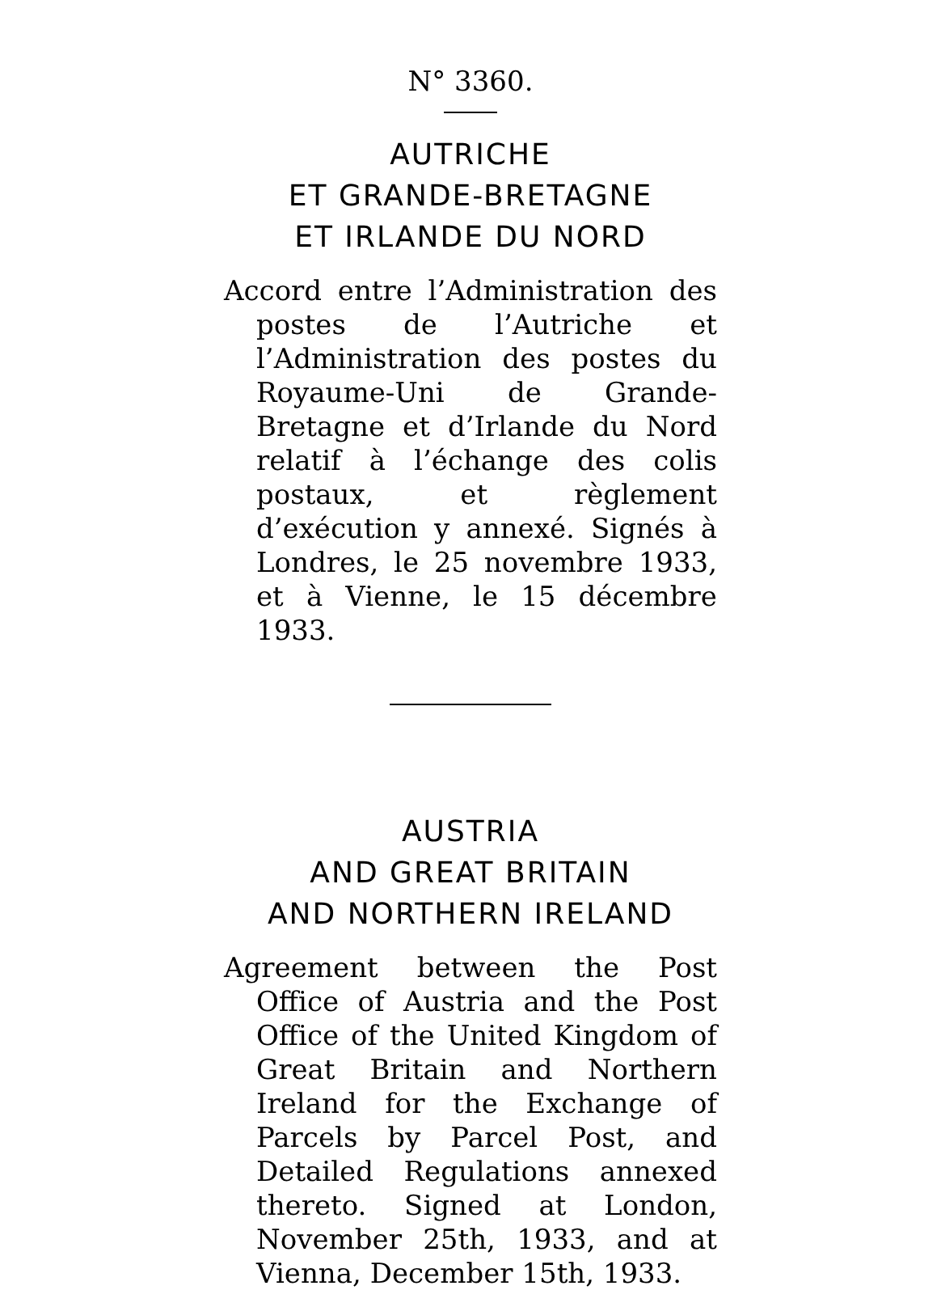N° 3360.
AUTRICHE
ET GRANDE-BRETAGNE
ET IRLANDE DU NORD
Accord entre l’Administration des postes de l’Autriche et l’Administration des postes du Royaume-Uni de Grande-Bretagne et d’Irlande du Nord relatif à l’échange des colis postaux, et règlement d’exécution y annexé. Signés à Londres, le 25 novembre 1933, et à Vienne, le 15 décembre 1933.
AUSTRIA
AND GREAT BRITAIN
AND NORTHERN IRELAND
Agreement between the Post Office of Austria and the Post Office of the United Kingdom of Great Britain and Northern Ireland for the Exchange of Parcels by Parcel Post, and Detailed Regulations annexed thereto. Signed at London, November 25th, 1933, and at Vienna, December 15th, 1933.